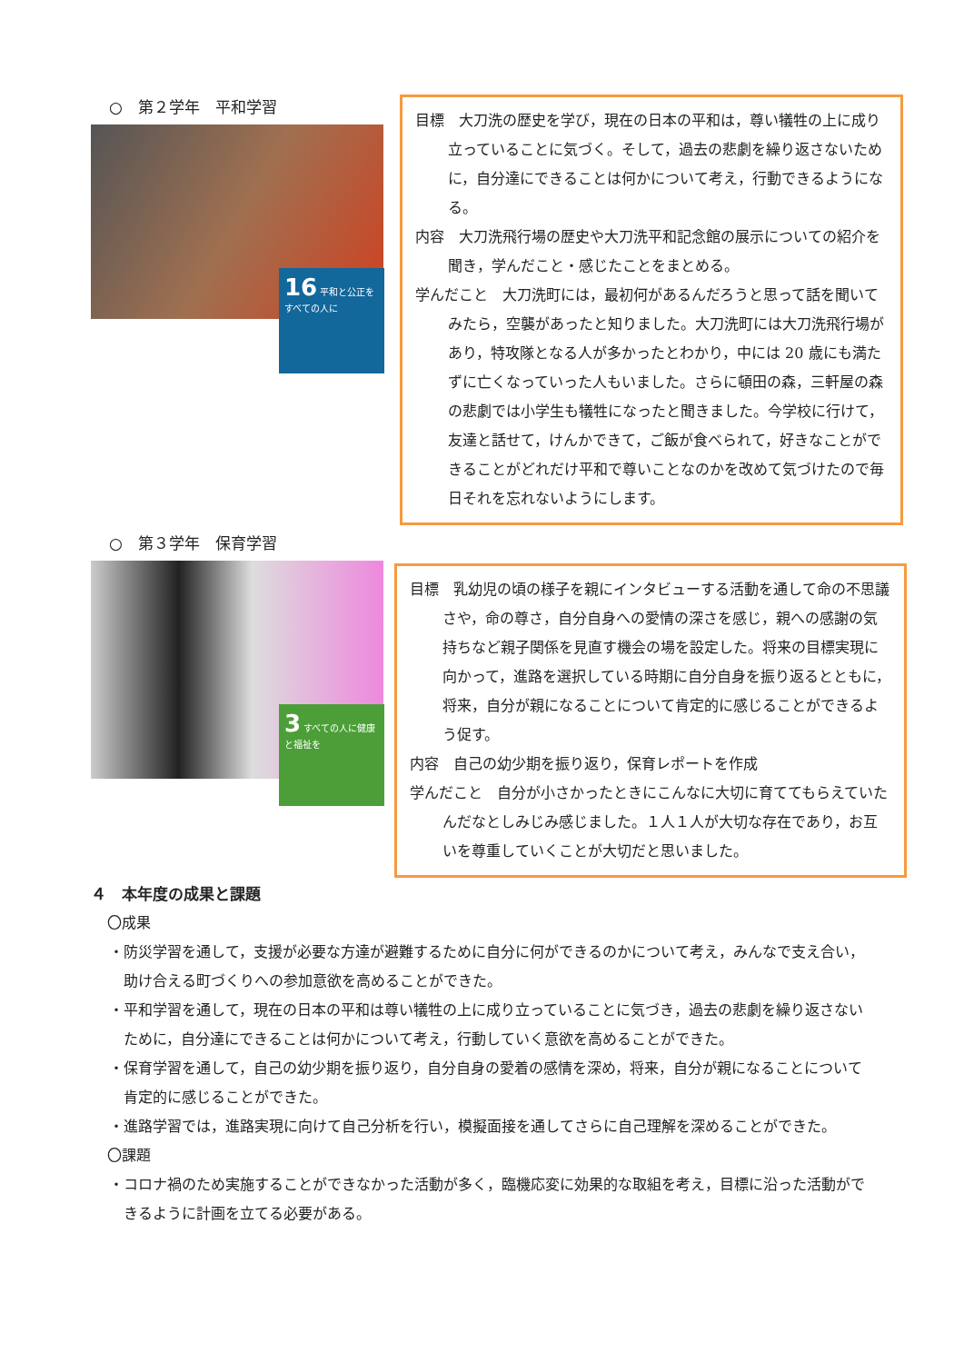○　第２学年　平和学習
16 平和と公正をすべての人に
目標　大刀洗の歴史を学び，現在の日本の平和は，尊い犠牲の上に成り立っていることに気づく。そして，過去の悲劇を繰り返さないために，自分達にできることは何かについて考え，行動できるようになる。
内容　大刀洗飛行場の歴史や大刀洗平和記念館の展示についての紹介を聞き，学んだこと・感じたことをまとめる。
学んだこと　大刀洗町には，最初何があるんだろうと思って話を聞いてみたら，空襲があったと知りました。大刀洗町には大刀洗飛行場があり，特攻隊となる人が多かったとわかり，中には 20 歳にも満たずに亡くなっていった人もいました。さらに頓田の森，三軒屋の森の悲劇では小学生も犠牲になったと聞きました。今学校に行けて，友達と話せて，けんかできて，ご飯が食べられて，好きなことができることがどれだけ平和で尊いことなのかを改めて気づけたので毎日それを忘れないようにします。
○　第３学年　保育学習
3 すべての人に健康と福祉を
目標　乳幼児の頃の様子を親にインタビューする活動を通して命の不思議さや，命の尊さ，自分自身への愛情の深さを感じ，親への感謝の気持ちなど親子関係を見直す機会の場を設定した。将来の目標実現に向かって，進路を選択している時期に自分自身を振り返るとともに，将来，自分が親になることについて肯定的に感じることができるよう促す。
内容　自己の幼少期を振り返り，保育レポートを作成
学んだこと　自分が小さかったときにこんなに大切に育ててもらえていたんだなとしみじみ感じました。１人１人が大切な存在であり，お互いを尊重していくことが大切だと思いました。
４　本年度の成果と課題
〇成果
・防災学習を通して，支援が必要な方達が避難するために自分に何ができるのかについて考え，みんなで支え合い，助け合える町づくりへの参加意欲を高めることができた。
・平和学習を通して，現在の日本の平和は尊い犠牲の上に成り立っていることに気づき，過去の悲劇を繰り返さないために，自分達にできることは何かについて考え，行動していく意欲を高めることができた。
・保育学習を通して，自己の幼少期を振り返り，自分自身の愛着の感情を深め，将来，自分が親になることについて肯定的に感じることができた。
・進路学習では，進路実現に向けて自己分析を行い，模擬面接を通してさらに自己理解を深めることができた。
〇課題
・コロナ禍のため実施することができなかった活動が多く，臨機応変に効果的な取組を考え，目標に沿った活動ができるように計画を立てる必要がある。